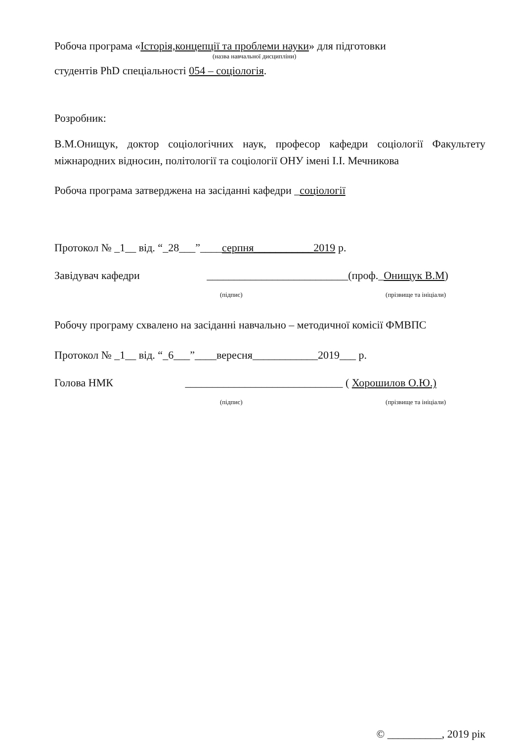Робоча програма «Історія,концепції та проблеми науки» для підготовки
(назва навчальної дисципліни)
студентів PhD спеціальності 054 – соціологія.
Розробник:
В.М.Онищук, доктор соціологічних наук, професор кафедри соціології Факультету міжнародних відносин, політології та соціології ОНУ імені І.І. Мечникова
Робоча програма затверджена на засіданні кафедри _соціології
Протокол № _1__ від. “_28___”____серпня___________2019 р.
Завідувач кафедри __________________________(проф._Онищук В.М)
(підпис) (прізвище та ініціали)
Робочу програму схвалено на засіданні навчально – методичної комісії ФМВПС
Протокол № _1__ від. “_6___”____вересня____________2019___ р.
Голова НМК _____________________________ ( Хорошилов О.Ю.)
(підпис) (прізвище та ініціали)
© __________, 2019 рік